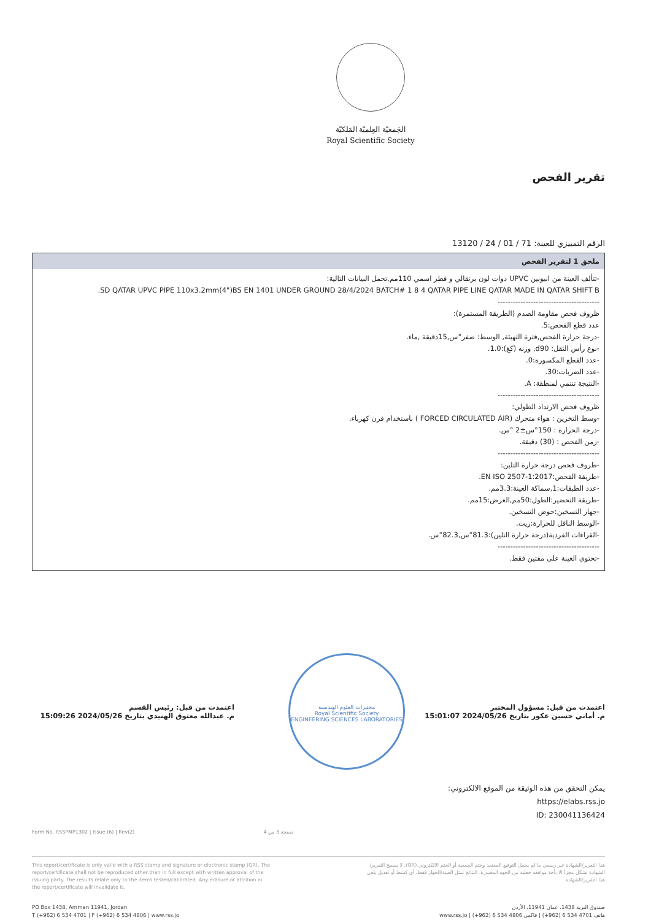الجَمعيّة العِلميّة المَلكيّة
Royal Scientific Society
تقرير الفحص
الرقم التمييزي للعينة: 71 / 01 / 24 / 13120
| ملحق 1 لتقرير الفحص |
| --- |
| -تتألف العينة من انبوبين UPVC ذوات لون برتقالي و قطر اسمي 110مم,تحمل البيانات التالية: SD QATAR UPVC PIPE 110x3.2mm(4")BS EN 1401 UNDER GROUND 28/4/2024 BATCH# 1 8 4 QATAR PIPE LINE QATAR MADE IN QATAR SHIFT B. ---------------------------------------- ظروف فحص مقاومة الصدم (الطريقة المستمرة): عدد قطع الفحص:5. -درجة حرارة الفحص,فترة التهيئة, الوسط: صفر°س,15دقيقة ,ماء. -نوع رأس الثقل: d90, وزنه (كغ):1.0. -عدد القطع المكسورة:0. -عدد الضربات:30. -النتيجة تنتمي لمنطقة: A. ---------------------------------------- ظروف فحص الارتداد الطولي: -وسط التخزين : هواء متحرك (FORCED CIRCULATED AIR ) باستخدام فرن كهرباء. -درجة الحرارة : 150°س±2 °س. -زمن الفحص : (30) دقيقة. ---------------------------------------- -ظروف فحص درجة حرارة التلين: -طريقة الفحص:EN ISO 2507-1:2017. -عدد الطبقات:1,سماكة العينة:3.3مم. -طريقة التحضير:الطول:50مم,العرض:15مم. -جهاز التسخين:حوض التسخين. -الوسط الناقل للحرارة:زيت. -القراءات الفردية(درجة حرارة التلين):81.3°س,82.3°س. ---------------------------------------- -تحتوي العينة على مفتين فقط. |
اعتمدت من قبل: مسؤول المختبر
م. أماني حسين عكور بتاريخ 2024/05/26 15:01:07
اعتمدت من قبل: رئيس القسم
م. عبدالله معتوق الهنيدي بتاريخ 2024/05/26 15:09:26
مختبرات العلوم الهندسية
Royal Scientific Society
ENGINEERING SCIENCES LABORATORIES
يمكن التحقق من هذه الوثيقة من الموقع الالكتروني:
https://elabs.rss.jo
ID: 230041136424
Form No. RSSPMP1302 | Issue (6) | Rev(2) صفحة 3 من 4
This report/certificate is only valid with a RSS stamp and signature or electronic stamp (QR). The report/certificate shall not be reproduced other than in full except with written approval of the issuing party. The results relate only to the items tested/calibrated. Any erasure or attrition in the report/certificate will invalidate it.
هذا التقرير/الشهادة غير رسمي ما لم يحمل التوقيع المعتمد وختم الجمعية أو الختم الالكتروني (QR). لا يسمح التقرير/الشهادة بشكل مجزأ الا بأخذ موافقة خطية من الجهة المصدرة. النتائج تمثل العينة/الجهاز فقط. أي كشط أو تعديل يلغي هذا التقرير/الشهادة.
PO Box 1438, Amman 11941, Jordan
T (+962) 6 534 4701 | F (+962) 6 534 4806 | www.rss.jo
صندوق البريد 1438، عمان 11941، الأردن
هاتف 4701 534 6 (962+) | فاكس 4806 534 6 (962+) | www.rss.jo